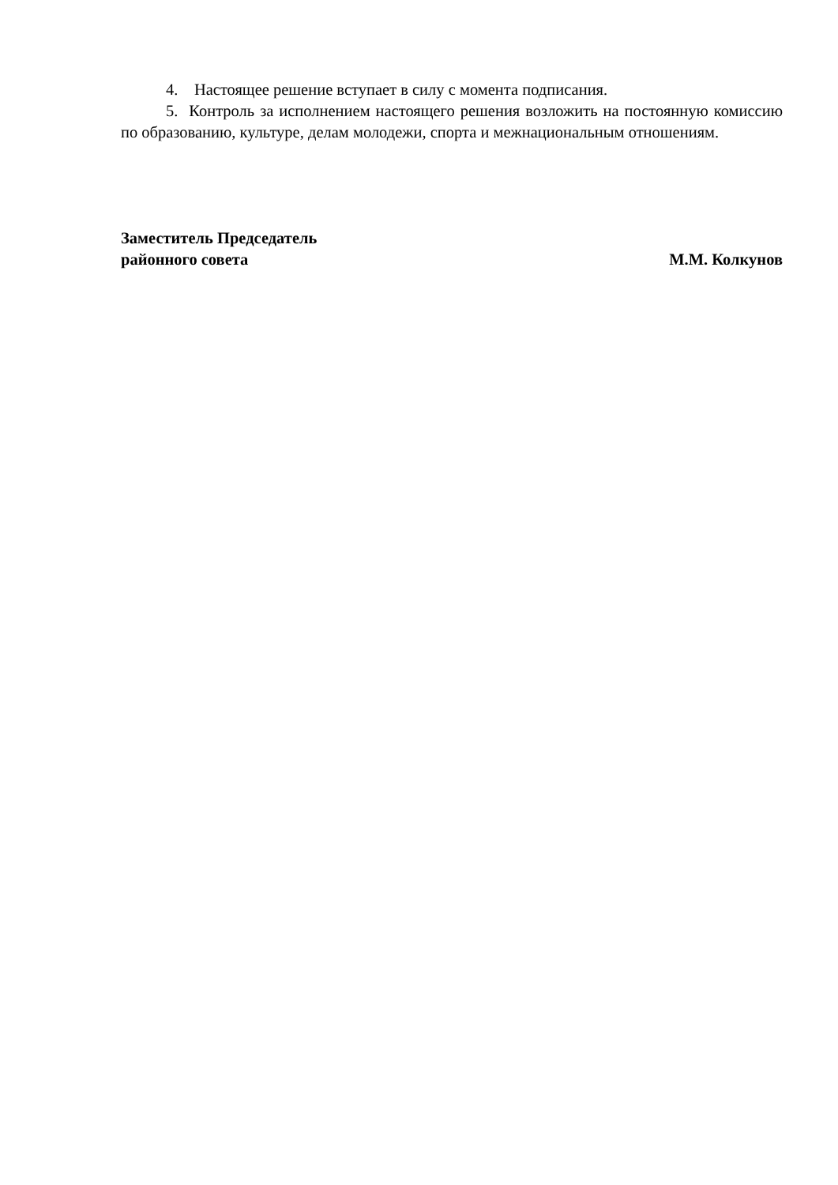4. Настоящее решение вступает в силу с момента подписания.
5. Контроль за исполнением настоящего решения возложить на постоянную комиссию по образованию, культуре, делам молодежи, спорта и межнациональным отношениям.
Заместитель Председатель
районного совета М.М. Колкунов